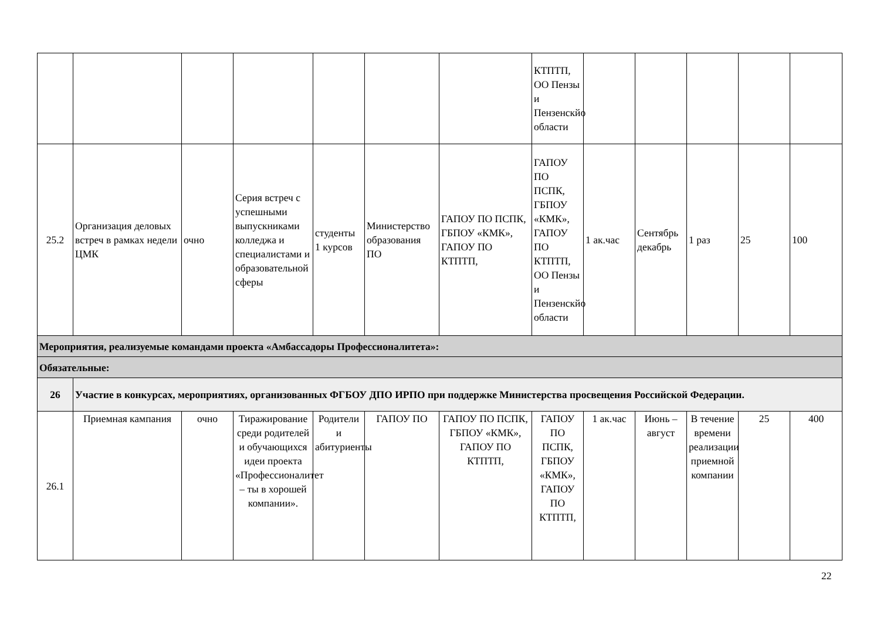| | | | | | | | КТПТП, ОО Пензы и Пензенскйо области | | | | | |
| 25.2 | Организация деловых встреч в рамках недели ЦМК | очно | Серия встреч с успешными выпускниками колледжа и специалистами и образовательной сферы | студенты 1 курсов | Министерство образования ПО | ГАПОУ ПО ПСПК, ГБПОУ «КМК», ГАПОУ ПО КТПТП, | ГАПОУ ПО ПСПК, ГБПОУ «КМК», ГАПОУ ПО КТПТП, ОО Пензы и Пензенскйо области | 1 ак.час | Сентябрь декабрь | 1 раз | 25 | 100 |
| Мероприятия, реализуемые командами проекта «Амбассадоры Профессионалитета»: | | | | | | | | | | | | |
| Обязательные: | | | | | | | | | | | | |
| 26 | Участие в конкурсах, мероприятиях, организованных ФГБОУ ДПО ИРПО при поддержке Министерства просвещения Российской Федерации. | | | | | | | | | | | |
| 26.1 | Приемная кампания | очно | Тиражирование среди родителей и обучающихся идеи проекта «Профессионалитет – ты в хорошей компании». | Родители и абитуриенты | ГАПОУ ПО | ГАПОУ ПО ПСПК, ГБПОУ «КМК», ГАПОУ ПО КТПТП, | ГАПОУ ПО ПСПК, ГБПОУ «КМК», ГАПОУ ПО КТПТП, | 1 ак.час | Июнь – август | В течение времени реализации приемной компании | 25 | 400 |
22